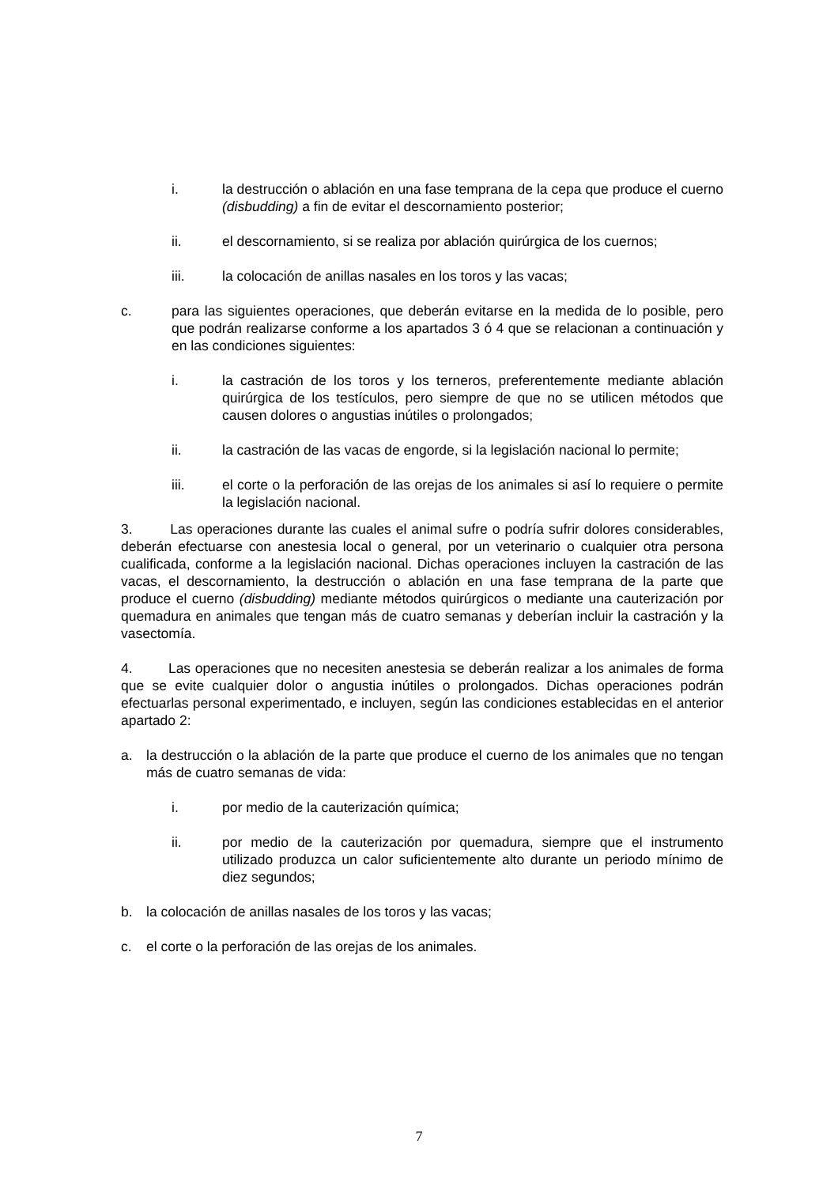i. la destrucción o ablación en una fase temprana de la cepa que produce el cuerno (disbudding) a fin de evitar el descornamiento posterior;
ii. el descornamiento, si se realiza por ablación quirúrgica de los cuernos;
iii. la colocación de anillas nasales en los toros y las vacas;
c. para las siguientes operaciones, que deberán evitarse en la medida de lo posible, pero que podrán realizarse conforme a los apartados 3 ó 4 que se relacionan a continuación y en las condiciones siguientes:
i. la castración de los toros y los terneros, preferentemente mediante ablación quirúrgica de los testículos, pero siempre de que no se utilicen métodos que causen dolores o angustias inútiles o prolongados;
ii. la castración de las vacas de engorde, si la legislación nacional lo permite;
iii. el corte o la perforación de las orejas de los animales si así lo requiere o permite la legislación nacional.
3. Las operaciones durante las cuales el animal sufre o podría sufrir dolores considerables, deberán efectuarse con anestesia local o general, por un veterinario o cualquier otra persona cualificada, conforme a la legislación nacional. Dichas operaciones incluyen la castración de las vacas, el descornamiento, la destrucción o ablación en una fase temprana de la parte que produce el cuerno (disbudding) mediante métodos quirúrgicos o mediante una cauterización por quemadura en animales que tengan más de cuatro semanas y deberían incluir la castración y la vasectomía.
4. Las operaciones que no necesiten anestesia se deberán realizar a los animales de forma que se evite cualquier dolor o angustia inútiles o prolongados. Dichas operaciones podrán efectuarlas personal experimentado, e incluyen, según las condiciones establecidas en el anterior apartado 2:
a. la destrucción o la ablación de la parte que produce el cuerno de los animales que no tengan más de cuatro semanas de vida:
i. por medio de la cauterización química;
ii. por medio de la cauterización por quemadura, siempre que el instrumento utilizado produzca un calor suficientemente alto durante un periodo mínimo de diez segundos;
b. la colocación de anillas nasales de los toros y las vacas;
c. el corte o la perforación de las orejas de los animales.
7